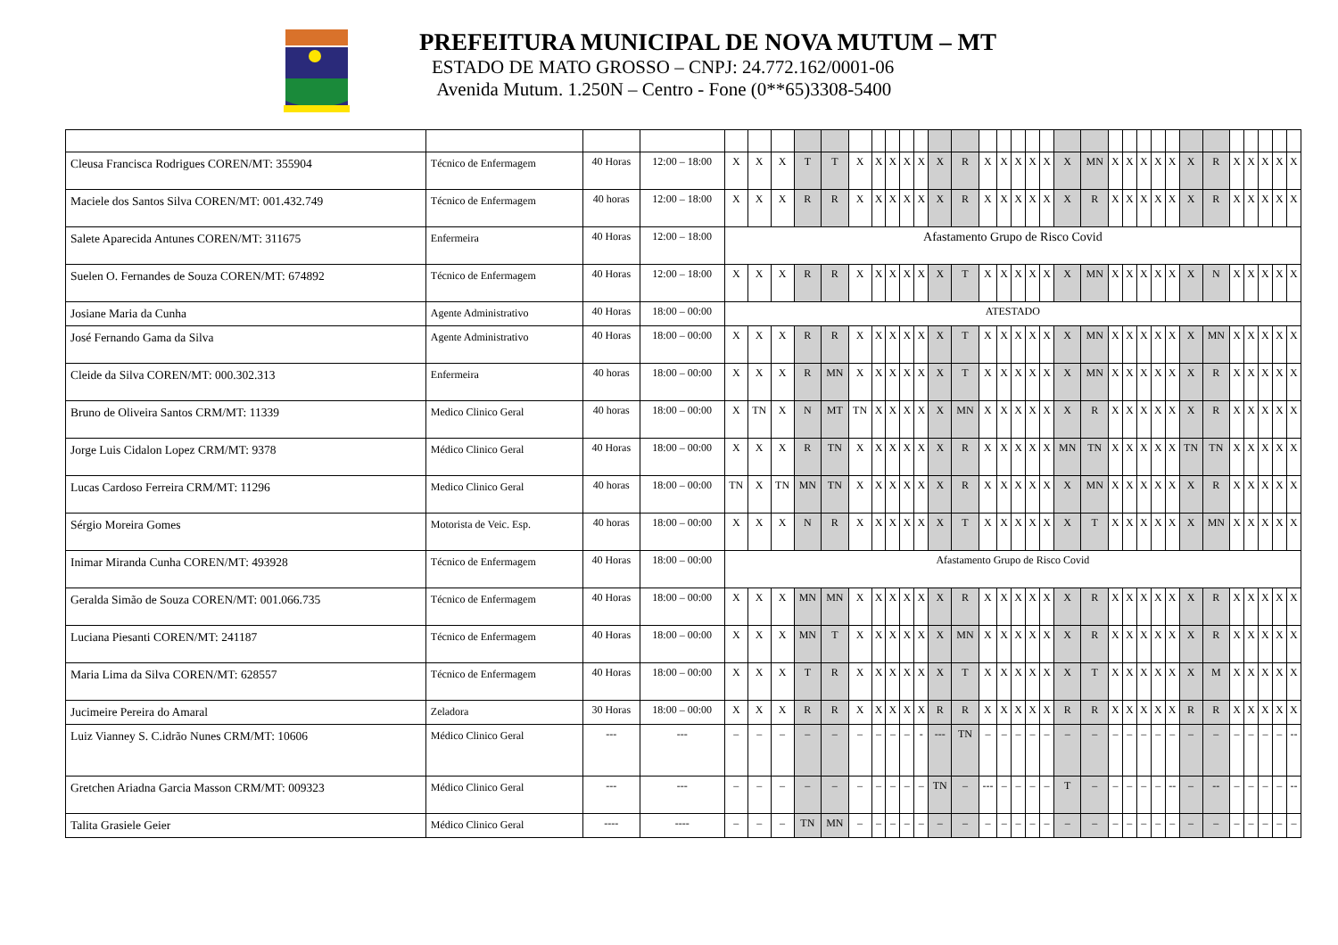PREFEITURA MUNICIPAL DE NOVA MUTUM – MT
ESTADO DE MATO GROSSO – CNPJ: 24.772.162/0001-06
Avenida Mutum. 1.250N – Centro - Fone (0**65)3308-5400
| Cleusa Francisca Rodrigues COREN/MT: 355904 | Técnico de Enfermagem | 40 Horas | 12:00 – 18:00 | X | X | X | T | T | X | X | X | X | X | X | R | X | X | X | X | X | X | MN | X | X | X | X | X | X | R | X | X | X | X | X |
| Maciele dos Santos Silva COREN/MT: 001.432.749 | Técnico de Enfermagem | 40 horas | 12:00 – 18:00 | X | X | X | R | R | X | X | X | X | X | X | R | X | X | X | X | X | X | R | X | X | X | X | X | X | R | X | X | X | X | X |
| Salete Aparecida Antunes COREN/MT: 311675 | Enfermeira | 40 Horas | 12:00 – 18:00 | Afastamento Grupo de Risco Covid | | | | | | | | | | | | | | | | | | | | | | | | | | | | | | |
| Suelen O. Fernandes de Souza COREN/MT: 674892 | Técnico de Enfermagem | 40 Horas | 12:00 – 18:00 | X | X | X | R | R | X | X | X | X | X | X | T | X | X | X | X | X | X | MN | X | X | X | X | X | X | N | X | X | X | X | X |
| Josiane Maria da Cunha | Agente Administrativo | 40 Horas | 18:00 – 00:00 | ATESTADO | | | | | | | | | | | | | | | | | | | | | | | | | | | | | | |
| José Fernando Gama da Silva | Agente Administrativo | 40 Horas | 18:00 – 00:00 | X | X | X | R | R | X | X | X | X | X | X | T | X | X | X | X | X | X | MN | X | X | X | X | X | X | MN | X | X | X | X | X |
| Cleide da Silva COREN/MT: 000.302.313 | Enfermeira | 40 horas | 18:00 – 00:00 | X | X | X | R | MN | X | X | X | X | X | X | T | X | X | X | X | X | X | MN | X | X | X | X | X | X | R | X | X | X | X | X |
| Bruno de Oliveira Santos CRM/MT: 11339 | Medico Clinico Geral | 40 horas | 18:00 – 00:00 | X | TN | X | N | MT | TN | X | X | X | X | X | MN | X | X | X | X | X | X | R | X | X | X | X | X | X | R | X | X | X | X | X |
| Jorge Luis Cidalon Lopez CRM/MT: 9378 | Médico Clinico Geral | 40 Horas | 18:00 – 00:00 | X | X | X | R | TN | X | X | X | X | X | X | R | X | X | X | X | X | MN | TN | X | X | X | X | X | TN | TN | X | X | X | X | X |
| Lucas Cardoso Ferreira CRM/MT: 11296 | Medico Clinico Geral | 40 horas | 18:00 – 00:00 | TN | X | TN | MN | TN | X | X | X | X | X | X | R | X | X | X | X | X | X | MN | X | X | X | X | X | X | R | X | X | X | X | X |
| Sérgio Moreira Gomes | Motorista de Veic. Esp. | 40 horas | 18:00 – 00:00 | X | X | X | N | R | X | X | X | X | X | X | T | X | X | X | X | X | X | T | X | X | X | X | X | X | MN | X | X | X | X | X |
| Inimar Miranda Cunha COREN/MT: 493928 | Técnico de Enfermagem | 40 Horas | 18:00 – 00:00 | Afastamento Grupo de Risco Covid | | | | | | | | | | | | | | | | | | | | | | | | | | | | | | |
| Geralda Simão de Souza COREN/MT: 001.066.735 | Técnico de Enfermagem | 40 Horas | 18:00 – 00:00 | X | X | X | MN | MN | X | X | X | X | X | X | R | X | X | X | X | X | X | R | X | X | X | X | X | X | R | X | X | X | X | X |
| Luciana Piesanti COREN/MT: 241187 | Técnico de Enfermagem | 40 Horas | 18:00 – 00:00 | X | X | X | MN | T | X | X | X | X | X | X | MN | X | X | X | X | X | X | R | X | X | X | X | X | X | R | X | X | X | X | X |
| Maria Lima da Silva COREN/MT: 628557 | Técnico de Enfermagem | 40 Horas | 18:00 – 00:00 | X | X | X | T | R | X | X | X | X | X | X | T | X | X | X | X | X | X | T | X | X | X | X | X | X | M | X | X | X | X | X |
| Jucimeire Pereira do Amaral | Zeladora | 30 Horas | 18:00 – 00:00 | X | X | X | R | R | X | X | X | X | X | R | R | X | X | X | X | X | R | R | X | X | X | X | X | R | R | X | X | X | X | X |
| Luiz Vianney S. C.idrão Nunes CRM/MT: 10606 | Médico Clinico Geral | --- | --- | – | – | – | – | – | – | – | – | – | - | --- | TN | – | – | – | – | – | – | – | – | – | – | – | – | – | – | – | – | – | – | -- |
| Gretchen Ariadna Garcia Masson CRM/MT: 009323 | Médico Clinico Geral | --- | --- | – | – | – | – | – | – | – | – | – | – | TN | – | --- | – | – | – | – | T | – | – | – | – | – | -- | – | -- | – | – | – | – | -- |
| Talita Grasiele Geier | Médico Clinico Geral | ---- | ---- | – | – | – | TN | MN | – | – | – | – | – | – | – | – | – | – | – | – | – | – | – | – | – | – | – | – | – | – | – | – | – | – |